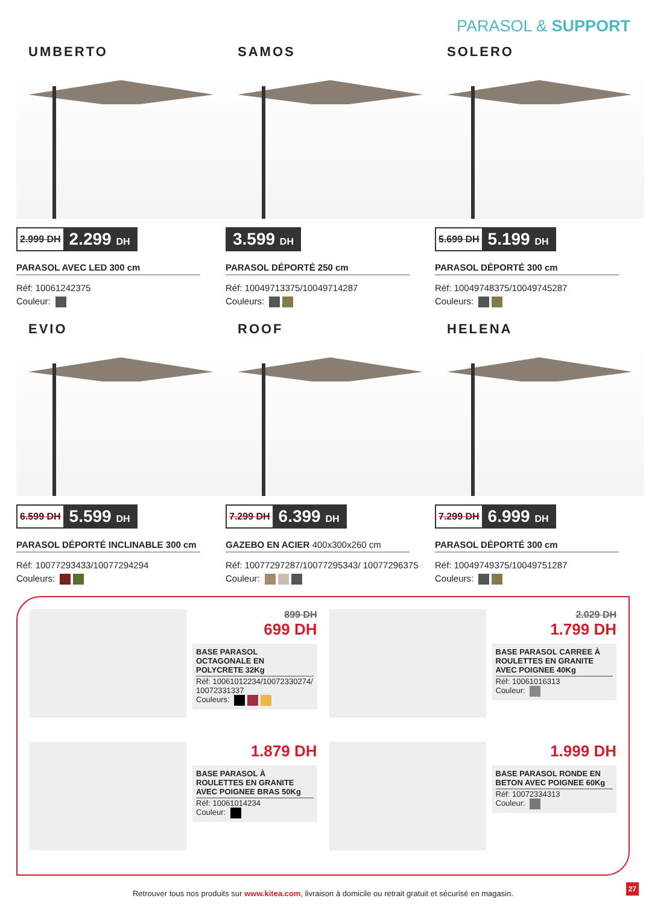PARASOL & SUPPORT
UMBERTO
2.999 DH 2.299 DH
PARASOL AVEC LED 300 cm
Réf: 10061242375
Couleur:
SAMOS
3.599 DH
PARASOL DÉPORTÉ 250 cm
Réf: 10049713375/10049714287
Couleurs:
SOLERO
5.699 DH 5.199 DH
PARASOL DÉPORTÉ 300 cm
Réf: 10049748375/10049745287
Couleurs:
EVIO
6.599 DH 5.599 DH
PARASOL DÉPORTÉ INCLINABLE 300 cm
Réf: 10077293433/10077294294
Couleurs:
ROOF
7.299 DH 6.399 DH
GAZEBO EN ACIER 400x300x260 cm
Réf: 10077297287/10077295343/ 10077296375
Couleur:
HELENA
7.299 DH 6.999 DH
PARASOL DÉPORTÉ 300 cm
Réf: 10049749375/10049751287
Couleurs:
899 DH
699 DH
BASE PARASOL OCTAGONALE EN POLYCRETE 32Kg
Réf: 10061012234/10072330274/ 10072331337
Couleurs:
2.029 DH
1.799 DH
BASE PARASOL CARREE À ROULETTES EN GRANITE AVEC POIGNEE 40Kg
Réf: 10061016313
Couleur:
1.879 DH
BASE PARASOL À ROULETTES EN GRANITE AVEC POIGNEE BRAS 50Kg
Réf: 10061014234
Couleur:
1.999 DH
BASE PARASOL RONDE EN BETON AVEC POIGNEE 60Kg
Réf: 10072334313
Couleur:
Retrouver tous nos produits sur www.kitea.com, livraison à domicile ou retrait gratuit et sécurisé en magasin.
27